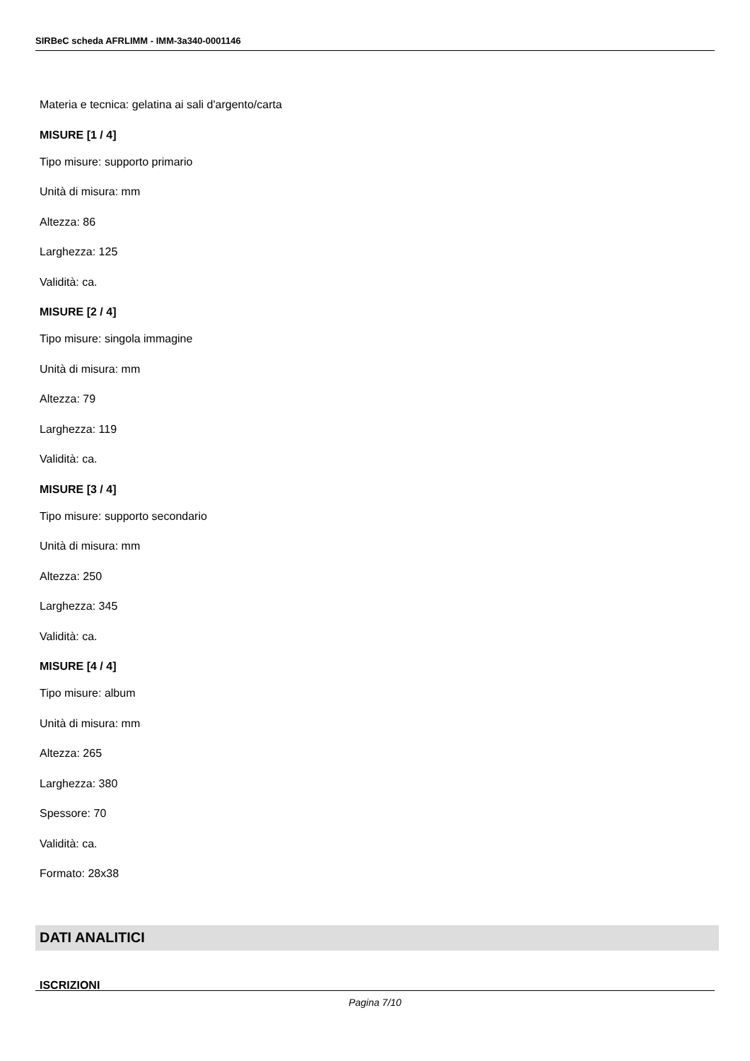SIRBeC scheda AFRLIMM - IMM-3a340-0001146
Materia e tecnica: gelatina ai sali d'argento/carta
MISURE [1 / 4]
Tipo misure: supporto primario
Unità di misura: mm
Altezza: 86
Larghezza: 125
Validità: ca.
MISURE [2 / 4]
Tipo misure: singola immagine
Unità di misura: mm
Altezza: 79
Larghezza: 119
Validità: ca.
MISURE [3 / 4]
Tipo misure: supporto secondario
Unità di misura: mm
Altezza: 250
Larghezza: 345
Validità: ca.
MISURE [4 / 4]
Tipo misure: album
Unità di misura: mm
Altezza: 265
Larghezza: 380
Spessore: 70
Validità: ca.
Formato: 28x38
DATI ANALITICI
ISCRIZIONI
Pagina 7/10